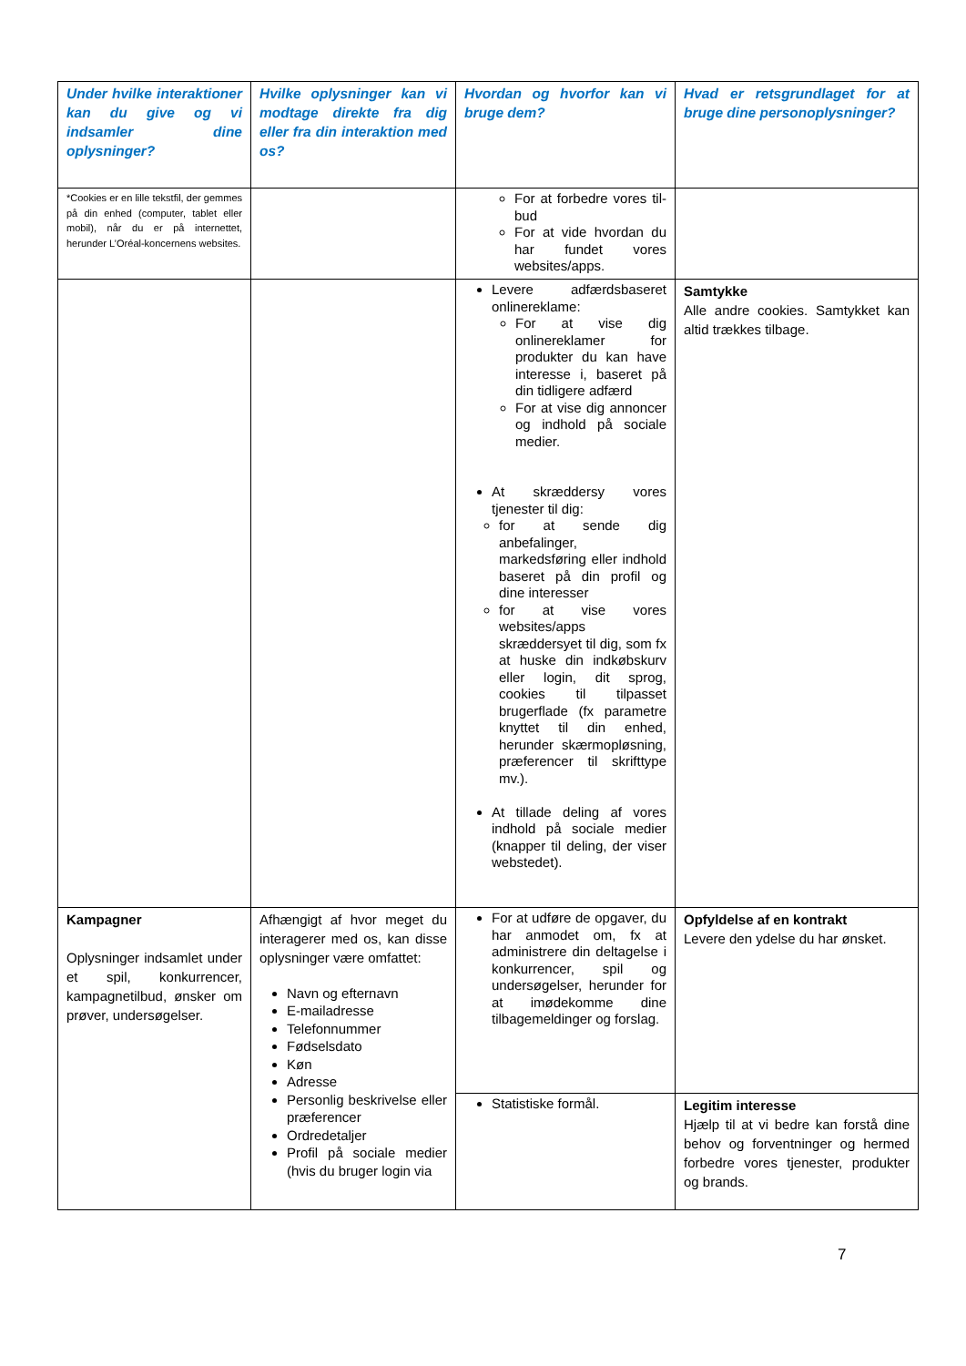| Under hvilke interaktioner kan du give og vi indsamler dine oplysninger? | Hvilke oplysninger kan vi modtage direkte fra dig eller fra din interaktion med os? | Hvordan og hvorfor kan vi bruge dem? | Hvad er retsgrundlaget for at bruge dine personoplysninger? |
| --- | --- | --- | --- |
| *Cookies er en lille tekstfil, der gemmes på din enhed (computer, tablet eller mobil), når du er på internettet, herunder L’Oréal-koncernens websites. | | For at forbedre vores til-bud For at vide hvordan du har fundet vores websites/apps. | |
| | | Levere adfærdsbaseret onlinereklame: For at vise dig onlinereklamer for produkter du kan have interesse i, baseret på din tidligere adfærd For at vise dig annoncer og indhold på sociale medier. At skræddersy vores tjenester til dig: for at sende dig anbefalinger, markedsføring eller indhold baseret på din profil og dine interesser for at vise vores websites/apps skræddersyet til dig, som fx at huske din indkøbskurv eller login, dit sprog, cookies til tilpasset brugerflade (fx parametre knyttet til din enhed, herunder skærmopløsning, præferencer til skrifttype mv.). At tillade deling af vores indhold på sociale medier (knapper til deling, der viser webstedet). | Samtykke Alle andre cookies. Samtykket kan altid trækkes tilbage. |
| Kampagner Oplysninger indsamlet under et spil, konkurrencer, kampagnetilbud, ønsker om prøver, undersøgelser. | Afhængigt af hvor meget du interagerer med os, kan disse oplysninger være omfattet: Navn og efternavn E-mailadresse Telefonnummer Fødselsdato Køn Adresse Personlig beskrivelse eller præferencer Ordredetaljer Profil på sociale medier (hvis du bruger login via | For at udføre de opgaver, du har anmodet om, fx at administrere din deltagelse i konkurrencer, spil og undersøgelser, herunder for at imødekomme dine tilbagemeldinger og forslag. | Opfyldelse af en kontrakt Levere den ydelse du har ønsket. |
| | | Statistiske formål. | Legitim interesse Hjælp til at vi bedre kan forstå dine behov og forventninger og hermed forbedre vores tjenester, produkter og brands. |
7